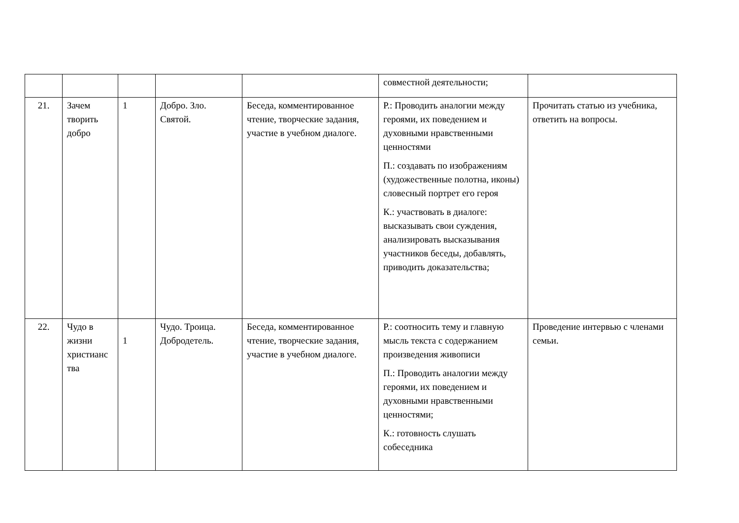| | | | | | совместной деятельности; | |
| 21. | Зачем творить добро | 1 | Добро. Зло. Святой. | Беседа, комментированное чтение, творческие задания, участие в учебном диалоге. | Р.: Проводить аналогии между героями, их поведением и духовными нравственными ценностями П.: создавать по изображениям (художественные полотна, иконы) словесный портрет его героя К.: участвовать в диалоге: высказывать свои суждения, анализировать высказывания участников беседы, добавлять, приводить доказательства; | Прочитать статью из учебника, ответить на вопросы. |
| 22. | Чудо в жизни христианс тва | 1 | Чудо. Троица. Добродетель. | Беседа, комментированное чтение, творческие задания, участие в учебном диалоге. | Р.: соотносить тему и главную мысль текста с содержанием произведения живописи П.: Проводить аналогии между героями, их поведением и духовными нравственными ценностями; К.: готовность слушать собеседника | Проведение интервью с членами семьи. |